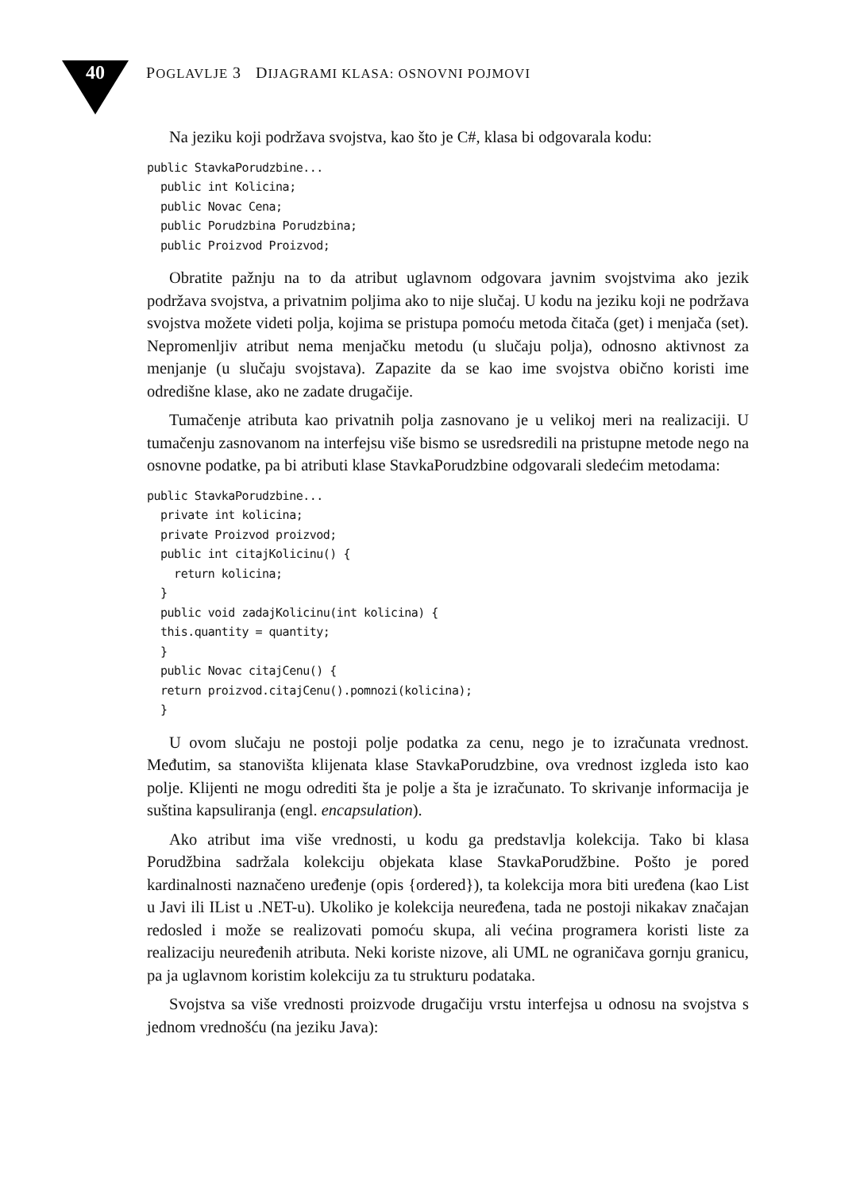40
POGLAVLJE 3 DIJAGRAMI KLASA: OSNOVNI POJMOVI
Na jeziku koji podržava svojstva, kao što je C#, klasa bi odgovarala kodu:
public StavkaPorudzbine...
  public int Kolicina;
  public Novac Cena;
  public Porudzbina Porudzbina;
  public Proizvod Proizvod;
Obratite pažnju na to da atribut uglavnom odgovara javnim svojstvima ako jezik podržava svojstva, a privatnim poljima ako to nije slučaj. U kodu na jeziku koji ne podržava svojstva možete videti polja, kojima se pristupa pomoću metoda čitača (get) i menjača (set). Nepromenljiv atribut nema menjačku metodu (u slučaju polja), odnosno aktivnost za menjanje (u slučaju svojstava). Zapazite da se kao ime svojstva obično koristi ime odredišne klase, ako ne zadate drugačije.
Tumačenje atributa kao privatnih polja zasnovano je u velikoj meri na realizaciji. U tumačenju zasnovanom na interfejsu više bismo se usredsredili na pristupne metode nego na osnovne podatke, pa bi atributi klase StavkaPorudzbine odgovarali sledećim metodama:
public StavkaPorudzbine...
  private int kolicina;
  private Proizvod proizvod;
  public int citajKolicinu() {
    return kolicina;
  }
  public void zadajKolicinu(int kolicina) {
  this.quantity = quantity;
  }
  public Novac citajCenu() {
  return proizvod.citajCenu().pomnozi(kolicina);
  }
U ovom slučaju ne postoji polje podatka za cenu, nego je to izračunata vrednost. Međutim, sa stanovišta klijenata klase StavkaPorudzbine, ova vrednost izgleda isto kao polje. Klijenti ne mogu odrediti šta je polje a šta je izračunato. To skrivanje informacija je suština kapsuliranja (engl. encapsulation).
Ako atribut ima više vrednosti, u kodu ga predstavlja kolekcija. Tako bi klasa Porudžbina sadržala kolekciju objekata klase StavkaPorudžbine. Pošto je pored kardinalnosti naznačeno uređenje (opis {ordered}), ta kolekcija mora biti uređena (kao List u Javi ili IList u .NET-u). Ukoliko je kolekcija neuređena, tada ne postoji nikakav značajan redosled i može se realizovati pomoću skupa, ali većina programera koristi liste za realizaciju neuređenih atributa. Neki koriste nizove, ali UML ne ograničava gornju granicu, pa ja uglavnom koristim kolekciju za tu strukturu podataka.
Svojstva sa više vrednosti proizvode drugačiju vrstu interfejsa u odnosu na svojstva s jednom vrednošću (na jeziku Java):